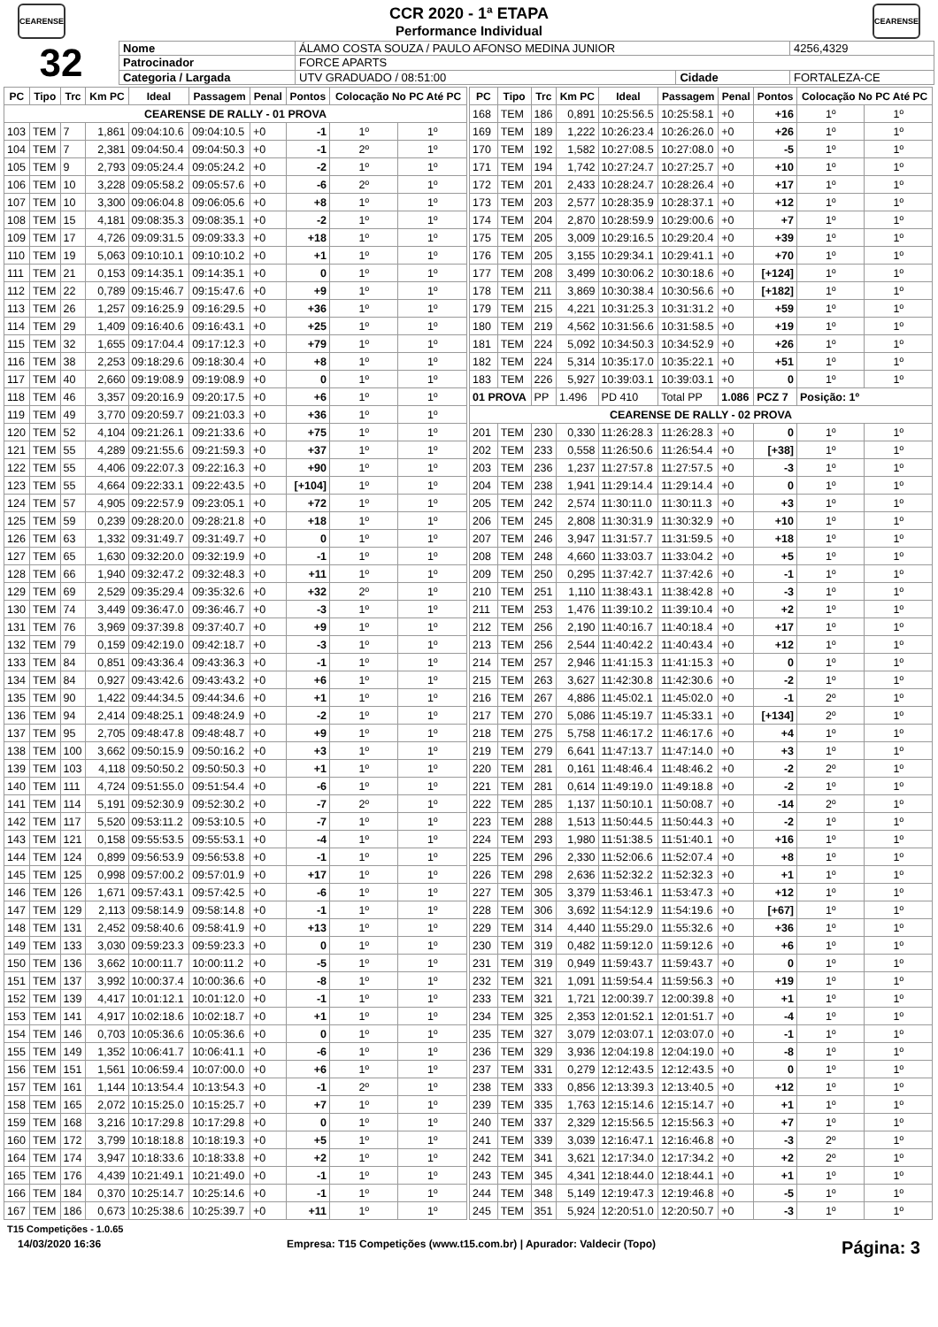CEARENSE
CCR 2020 - 1ª ETAPA
Performance Individual
CEARENSE
32
| Nome | ÁLAMO COSTA SOUZA / PAULO AFONSO MEDINA JUNIOR | | | 4256,4329 |
| Patrocinador | FORCE APARTS | | | |
| Categoria / Largada | UTV GRADUADO / 08:51:00 | Cidade | FORTALEZA-CE | |
| PC | Tipo | Trc | Km PC | Ideal | Passagem | Penal | Pontos | Colocação No PC Até PC | |
| --- | --- | --- | --- | --- | --- | --- | --- | --- | --- |
| CEARENSE DE RALLY - 01 PROVA | | | | | | | | | |
| 103 | TEM | 7 | 1,861 | 09:04:10.6 | 09:04:10.5 | +0 | -1 | 1º | 1º |
| 104 | TEM | 7 | 2,381 | 09:04:50.4 | 09:04:50.3 | +0 | -1 | 2º | 1º |
| 105 | TEM | 9 | 2,793 | 09:05:24.4 | 09:05:24.2 | +0 | -2 | 1º | 1º |
| 106 | TEM | 10 | 3,228 | 09:05:58.2 | 09:05:57.6 | +0 | -6 | 2º | 1º |
| 107 | TEM | 10 | 3,300 | 09:06:04.8 | 09:06:05.6 | +0 | +8 | 1º | 1º |
| 108 | TEM | 15 | 4,181 | 09:08:35.3 | 09:08:35.1 | +0 | -2 | 1º | 1º |
| 109 | TEM | 17 | 4,726 | 09:09:31.5 | 09:09:33.3 | +0 | +18 | 1º | 1º |
| 110 | TEM | 19 | 5,063 | 09:10:10.1 | 09:10:10.2 | +0 | +1 | 1º | 1º |
| 111 | TEM | 21 | 0,153 | 09:14:35.1 | 09:14:35.1 | +0 | 0 | 1º | 1º |
| 112 | TEM | 22 | 0,789 | 09:15:46.7 | 09:15:47.6 | +0 | +9 | 1º | 1º |
| 113 | TEM | 26 | 1,257 | 09:16:25.9 | 09:16:29.5 | +0 | +36 | 1º | 1º |
| 114 | TEM | 29 | 1,409 | 09:16:40.6 | 09:16:43.1 | +0 | +25 | 1º | 1º |
| 115 | TEM | 32 | 1,655 | 09:17:04.4 | 09:17:12.3 | +0 | +79 | 1º | 1º |
| 116 | TEM | 38 | 2,253 | 09:18:29.6 | 09:18:30.4 | +0 | +8 | 1º | 1º |
| 117 | TEM | 40 | 2,660 | 09:19:08.9 | 09:19:08.9 | +0 | 0 | 1º | 1º |
| 118 | TEM | 46 | 3,357 | 09:20:16.9 | 09:20:17.5 | +0 | +6 | 1º | 1º |
| 119 | TEM | 49 | 3,770 | 09:20:59.7 | 09:21:03.3 | +0 | +36 | 1º | 1º |
| 120 | TEM | 52 | 4,104 | 09:21:26.1 | 09:21:33.6 | +0 | +75 | 1º | 1º |
| 121 | TEM | 55 | 4,289 | 09:21:55.6 | 09:21:59.3 | +0 | +37 | 1º | 1º |
| 122 | TEM | 55 | 4,406 | 09:22:07.3 | 09:22:16.3 | +0 | +90 | 1º | 1º |
| 123 | TEM | 55 | 4,664 | 09:22:33.1 | 09:22:43.5 | +0 | [+104] | 1º | 1º |
| 124 | TEM | 57 | 4,905 | 09:22:57.9 | 09:23:05.1 | +0 | +72 | 1º | 1º |
| 125 | TEM | 59 | 0,239 | 09:28:20.0 | 09:28:21.8 | +0 | +18 | 1º | 1º |
| 126 | TEM | 63 | 1,332 | 09:31:49.7 | 09:31:49.7 | +0 | 0 | 1º | 1º |
| 127 | TEM | 65 | 1,630 | 09:32:20.0 | 09:32:19.9 | +0 | -1 | 1º | 1º |
| 128 | TEM | 66 | 1,940 | 09:32:47.2 | 09:32:48.3 | +0 | +11 | 1º | 1º |
| 129 | TEM | 69 | 2,529 | 09:35:29.4 | 09:35:32.6 | +0 | +32 | 2º | 1º |
| 130 | TEM | 74 | 3,449 | 09:36:47.0 | 09:36:46.7 | +0 | -3 | 1º | 1º |
| 131 | TEM | 76 | 3,969 | 09:37:39.8 | 09:37:40.7 | +0 | +9 | 1º | 1º |
| 132 | TEM | 79 | 0,159 | 09:42:19.0 | 09:42:18.7 | +0 | -3 | 1º | 1º |
| 133 | TEM | 84 | 0,851 | 09:43:36.4 | 09:43:36.3 | +0 | -1 | 1º | 1º |
| 134 | TEM | 84 | 0,927 | 09:43:42.6 | 09:43:43.2 | +0 | +6 | 1º | 1º |
| 135 | TEM | 90 | 1,422 | 09:44:34.5 | 09:44:34.6 | +0 | +1 | 1º | 1º |
| 136 | TEM | 94 | 2,414 | 09:48:25.1 | 09:48:24.9 | +0 | -2 | 1º | 1º |
| 137 | TEM | 95 | 2,705 | 09:48:47.8 | 09:48:48.7 | +0 | +9 | 1º | 1º |
| 138 | TEM | 100 | 3,662 | 09:50:15.9 | 09:50:16.2 | +0 | +3 | 1º | 1º |
| 139 | TEM | 103 | 4,118 | 09:50:50.2 | 09:50:50.3 | +0 | +1 | 1º | 1º |
| 140 | TEM | 111 | 4,724 | 09:51:55.0 | 09:51:54.4 | +0 | -6 | 1º | 1º |
| 141 | TEM | 114 | 5,191 | 09:52:30.9 | 09:52:30.2 | +0 | -7 | 2º | 1º |
| 142 | TEM | 117 | 5,520 | 09:53:11.2 | 09:53:10.5 | +0 | -7 | 1º | 1º |
| 143 | TEM | 121 | 0,158 | 09:55:53.5 | 09:55:53.1 | +0 | -4 | 1º | 1º |
| 144 | TEM | 124 | 0,899 | 09:56:53.9 | 09:56:53.8 | +0 | -1 | 1º | 1º |
| 145 | TEM | 125 | 0,998 | 09:57:00.2 | 09:57:01.9 | +0 | +17 | 1º | 1º |
| 146 | TEM | 126 | 1,671 | 09:57:43.1 | 09:57:42.5 | +0 | -6 | 1º | 1º |
| 147 | TEM | 129 | 2,113 | 09:58:14.9 | 09:58:14.8 | +0 | -1 | 1º | 1º |
| 148 | TEM | 131 | 2,452 | 09:58:40.6 | 09:58:41.9 | +0 | +13 | 1º | 1º |
| 149 | TEM | 133 | 3,030 | 09:59:23.3 | 09:59:23.3 | +0 | 0 | 1º | 1º |
| 150 | TEM | 136 | 3,662 | 10:00:11.7 | 10:00:11.2 | +0 | -5 | 1º | 1º |
| 151 | TEM | 137 | 3,992 | 10:00:37.4 | 10:00:36.6 | +0 | -8 | 1º | 1º |
| 152 | TEM | 139 | 4,417 | 10:01:12.1 | 10:01:12.0 | +0 | -1 | 1º | 1º |
| 153 | TEM | 141 | 4,917 | 10:02:18.6 | 10:02:18.7 | +0 | +1 | 1º | 1º |
| 154 | TEM | 146 | 0,703 | 10:05:36.6 | 10:05:36.6 | +0 | 0 | 1º | 1º |
| 155 | TEM | 149 | 1,352 | 10:06:41.7 | 10:06:41.1 | +0 | -6 | 1º | 1º |
| 156 | TEM | 151 | 1,561 | 10:06:59.4 | 10:07:00.0 | +0 | +6 | 1º | 1º |
| 157 | TEM | 161 | 1,144 | 10:13:54.4 | 10:13:54.3 | +0 | -1 | 2º | 1º |
| 158 | TEM | 165 | 2,072 | 10:15:25.0 | 10:15:25.7 | +0 | +7 | 1º | 1º |
| 159 | TEM | 168 | 3,216 | 10:17:29.8 | 10:17:29.8 | +0 | 0 | 1º | 1º |
| 160 | TEM | 172 | 3,799 | 10:18:18.8 | 10:18:19.3 | +0 | +5 | 1º | 1º |
| 164 | TEM | 174 | 3,947 | 10:18:33.6 | 10:18:33.8 | +0 | +2 | 1º | 1º |
| 165 | TEM | 176 | 4,439 | 10:21:49.1 | 10:21:49.0 | +0 | -1 | 1º | 1º |
| 166 | TEM | 184 | 0,370 | 10:25:14.7 | 10:25:14.6 | +0 | -1 | 1º | 1º |
| 167 | TEM | 186 | 0,673 | 10:25:38.6 | 10:25:39.7 | +0 | +11 | 1º | 1º |
| PC | Tipo | Trc | Km PC | Ideal | Passagem | Penal | Pontos | Colocação No PC Até PC | |
| --- | --- | --- | --- | --- | --- | --- | --- | --- | --- |
| 168 | TEM | 186 | 0,891 | 10:25:56.5 | 10:25:58.1 | +0 | +16 | 1º | 1º |
| 169 | TEM | 189 | 1,222 | 10:26:23.4 | 10:26:26.0 | +0 | +26 | 1º | 1º |
| 170 | TEM | 192 | 1,582 | 10:27:08.5 | 10:27:08.0 | +0 | -5 | 1º | 1º |
| 171 | TEM | 194 | 1,742 | 10:27:24.7 | 10:27:25.7 | +0 | +10 | 1º | 1º |
| 172 | TEM | 201 | 2,433 | 10:28:24.7 | 10:28:26.4 | +0 | +17 | 1º | 1º |
| 173 | TEM | 203 | 2,577 | 10:28:35.9 | 10:28:37.1 | +0 | +12 | 1º | 1º |
| 174 | TEM | 204 | 2,870 | 10:28:59.9 | 10:29:00.6 | +0 | +7 | 1º | 1º |
| 175 | TEM | 205 | 3,009 | 10:29:16.5 | 10:29:20.4 | +0 | +39 | 1º | 1º |
| 176 | TEM | 205 | 3,155 | 10:29:34.1 | 10:29:41.1 | +0 | +70 | 1º | 1º |
| 177 | TEM | 208 | 3,499 | 10:30:06.2 | 10:30:18.6 | +0 | [+124] | 1º | 1º |
| 178 | TEM | 211 | 3,869 | 10:30:38.4 | 10:30:56.6 | +0 | [+182] | 1º | 1º |
| 179 | TEM | 215 | 4,221 | 10:31:25.3 | 10:31:31.2 | +0 | +59 | 1º | 1º |
| 180 | TEM | 219 | 4,562 | 10:31:56.6 | 10:31:58.5 | +0 | +19 | 1º | 1º |
| 181 | TEM | 224 | 5,092 | 10:34:50.3 | 10:34:52.9 | +0 | +26 | 1º | 1º |
| 182 | TEM | 224 | 5,314 | 10:35:17.0 | 10:35:22.1 | +0 | +51 | 1º | 1º |
| 183 | TEM | 226 | 5,927 | 10:39:03.1 | 10:39:03.1 | +0 | 0 | 1º | 1º |
| 01 PROVA | | PP | 1.496 | PD 410 | Total PP | 1.086 | PCZ 7 | Posição: 1º | |
| CEARENSE DE RALLY - 02 PROVA | | | | | | | | | |
| 201 | TEM | 230 | 0,330 | 11:26:28.3 | 11:26:28.3 | +0 | 0 | 1º | 1º |
| 202 | TEM | 233 | 0,558 | 11:26:50.6 | 11:26:54.4 | +0 | [+38] | 1º | 1º |
| 203 | TEM | 236 | 1,237 | 11:27:57.8 | 11:27:57.5 | +0 | -3 | 1º | 1º |
| 204 | TEM | 238 | 1,941 | 11:29:14.4 | 11:29:14.4 | +0 | 0 | 1º | 1º |
| 205 | TEM | 242 | 2,574 | 11:30:11.0 | 11:30:11.3 | +0 | +3 | 1º | 1º |
| 206 | TEM | 245 | 2,808 | 11:30:31.9 | 11:30:32.9 | +0 | +10 | 1º | 1º |
| 207 | TEM | 246 | 3,947 | 11:31:57.7 | 11:31:59.5 | +0 | +18 | 1º | 1º |
| 208 | TEM | 248 | 4,660 | 11:33:03.7 | 11:33:04.2 | +0 | +5 | 1º | 1º |
| 209 | TEM | 250 | 0,295 | 11:37:42.7 | 11:37:42.6 | +0 | -1 | 1º | 1º |
| 210 | TEM | 251 | 1,110 | 11:38:43.1 | 11:38:42.8 | +0 | -3 | 1º | 1º |
| 211 | TEM | 253 | 1,476 | 11:39:10.2 | 11:39:10.4 | +0 | +2 | 1º | 1º |
| 212 | TEM | 256 | 2,190 | 11:40:16.7 | 11:40:18.4 | +0 | +17 | 1º | 1º |
| 213 | TEM | 256 | 2,544 | 11:40:42.2 | 11:40:43.4 | +0 | +12 | 1º | 1º |
| 214 | TEM | 257 | 2,946 | 11:41:15.3 | 11:41:15.3 | +0 | 0 | 1º | 1º |
| 215 | TEM | 263 | 3,627 | 11:42:30.8 | 11:42:30.6 | +0 | -2 | 1º | 1º |
| 216 | TEM | 267 | 4,886 | 11:45:02.1 | 11:45:02.0 | +0 | -1 | 2º | 1º |
| 217 | TEM | 270 | 5,086 | 11:45:19.7 | 11:45:33.1 | +0 | [+134] | 2º | 1º |
| 218 | TEM | 275 | 5,758 | 11:46:17.2 | 11:46:17.6 | +0 | +4 | 1º | 1º |
| 219 | TEM | 279 | 6,641 | 11:47:13.7 | 11:47:14.0 | +0 | +3 | 1º | 1º |
| 220 | TEM | 281 | 0,161 | 11:48:46.4 | 11:48:46.2 | +0 | -2 | 2º | 1º |
| 221 | TEM | 281 | 0,614 | 11:49:19.0 | 11:49:18.8 | +0 | -2 | 1º | 1º |
| 222 | TEM | 285 | 1,137 | 11:50:10.1 | 11:50:08.7 | +0 | -14 | 2º | 1º |
| 223 | TEM | 288 | 1,513 | 11:50:44.5 | 11:50:44.3 | +0 | -2 | 1º | 1º |
| 224 | TEM | 293 | 1,980 | 11:51:38.5 | 11:51:40.1 | +0 | +16 | 1º | 1º |
| 225 | TEM | 296 | 2,330 | 11:52:06.6 | 11:52:07.4 | +0 | +8 | 1º | 1º |
| 226 | TEM | 298 | 2,636 | 11:52:32.2 | 11:52:32.3 | +0 | +1 | 1º | 1º |
| 227 | TEM | 305 | 3,379 | 11:53:46.1 | 11:53:47.3 | +0 | +12 | 1º | 1º |
| 228 | TEM | 306 | 3,692 | 11:54:12.9 | 11:54:19.6 | +0 | [+67] | 1º | 1º |
| 229 | TEM | 314 | 4,440 | 11:55:29.0 | 11:55:32.6 | +0 | +36 | 1º | 1º |
| 230 | TEM | 319 | 0,482 | 11:59:12.0 | 11:59:12.6 | +0 | +6 | 1º | 1º |
| 231 | TEM | 319 | 0,949 | 11:59:43.7 | 11:59:43.7 | +0 | 0 | 1º | 1º |
| 232 | TEM | 321 | 1,091 | 11:59:54.4 | 11:59:56.3 | +0 | +19 | 1º | 1º |
| 233 | TEM | 321 | 1,721 | 12:00:39.7 | 12:00:39.8 | +0 | +1 | 1º | 1º |
| 234 | TEM | 325 | 2,353 | 12:01:52.1 | 12:01:51.7 | +0 | -4 | 1º | 1º |
| 235 | TEM | 327 | 3,079 | 12:03:07.1 | 12:03:07.0 | +0 | -1 | 1º | 1º |
| 236 | TEM | 329 | 3,936 | 12:04:19.8 | 12:04:19.0 | +0 | -8 | 1º | 1º |
| 237 | TEM | 331 | 0,279 | 12:12:43.5 | 12:12:43.5 | +0 | 0 | 1º | 1º |
| 238 | TEM | 333 | 0,856 | 12:13:39.3 | 12:13:40.5 | +0 | +12 | 1º | 1º |
| 239 | TEM | 335 | 1,763 | 12:15:14.6 | 12:15:14.7 | +0 | +1 | 1º | 1º |
| 240 | TEM | 337 | 2,329 | 12:15:56.5 | 12:15:56.3 | +0 | +7 | 1º | 1º |
| 241 | TEM | 339 | 3,039 | 12:16:47.1 | 12:16:46.8 | +0 | -3 | 2º | 1º |
| 242 | TEM | 341 | 3,621 | 12:17:34.0 | 12:17:34.2 | +0 | +2 | 2º | 1º |
| 243 | TEM | 345 | 4,341 | 12:18:44.0 | 12:18:44.1 | +0 | +1 | 1º | 1º |
| 244 | TEM | 348 | 5,149 | 12:19:47.3 | 12:19:46.8 | +0 | -5 | 1º | 1º |
| 245 | TEM | 351 | 5,924 | 12:20:51.0 | 12:20:50.7 | +0 | -3 | 1º | 1º |
T15 Competições - 1.0.65
14/03/2020 16:36 Empresa: T15 Competições (www.t15.com.br) | Apurador: Valdecir (Topo) Página: 3